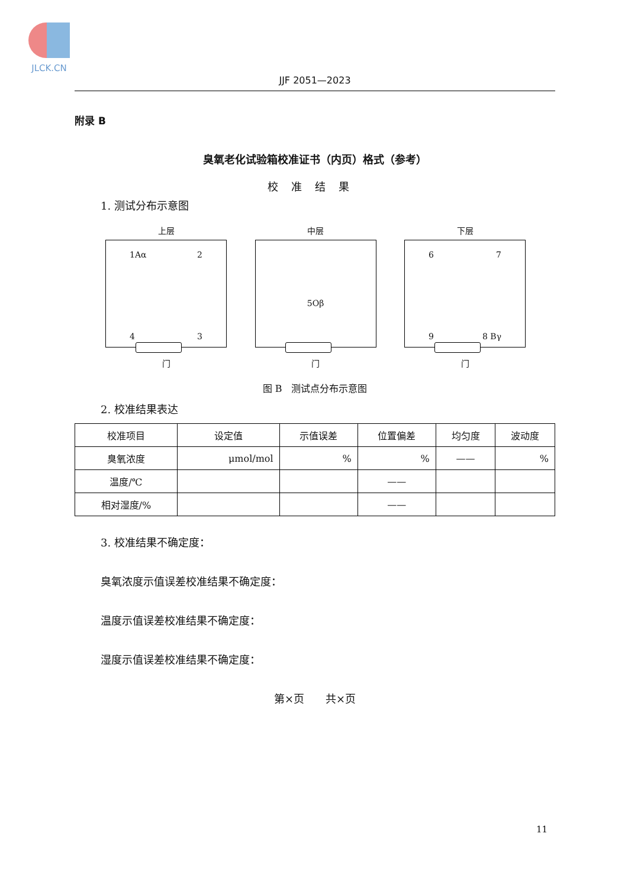JLCK.CN
JJF 2051—2023
附录 B
臭氧老化试验箱校准证书（内页）格式（参考）
校准结果
1. 测试分布示意图
上层
1Aα 2
4 3
门
中层
5Oβ
门
下层
6 7
9 8 Bγ
门
图 B　测试点分布示意图
2. 校准结果表达
| 校准项目 | 设定值 | 示值误差 | 位置偏差 | 均匀度 | 波动度 |
| --- | --- | --- | --- | --- | --- |
| 臭氧浓度 | μmol/mol | % | % | —— | % |
| 温度/℃ | | | —— | | |
| 相对湿度/% | | | —— | | |
3. 校准结果不确定度：
臭氧浓度示值误差校准结果不确定度：
温度示值误差校准结果不确定度：
湿度示值误差校准结果不确定度：
第×页　　共×页
11